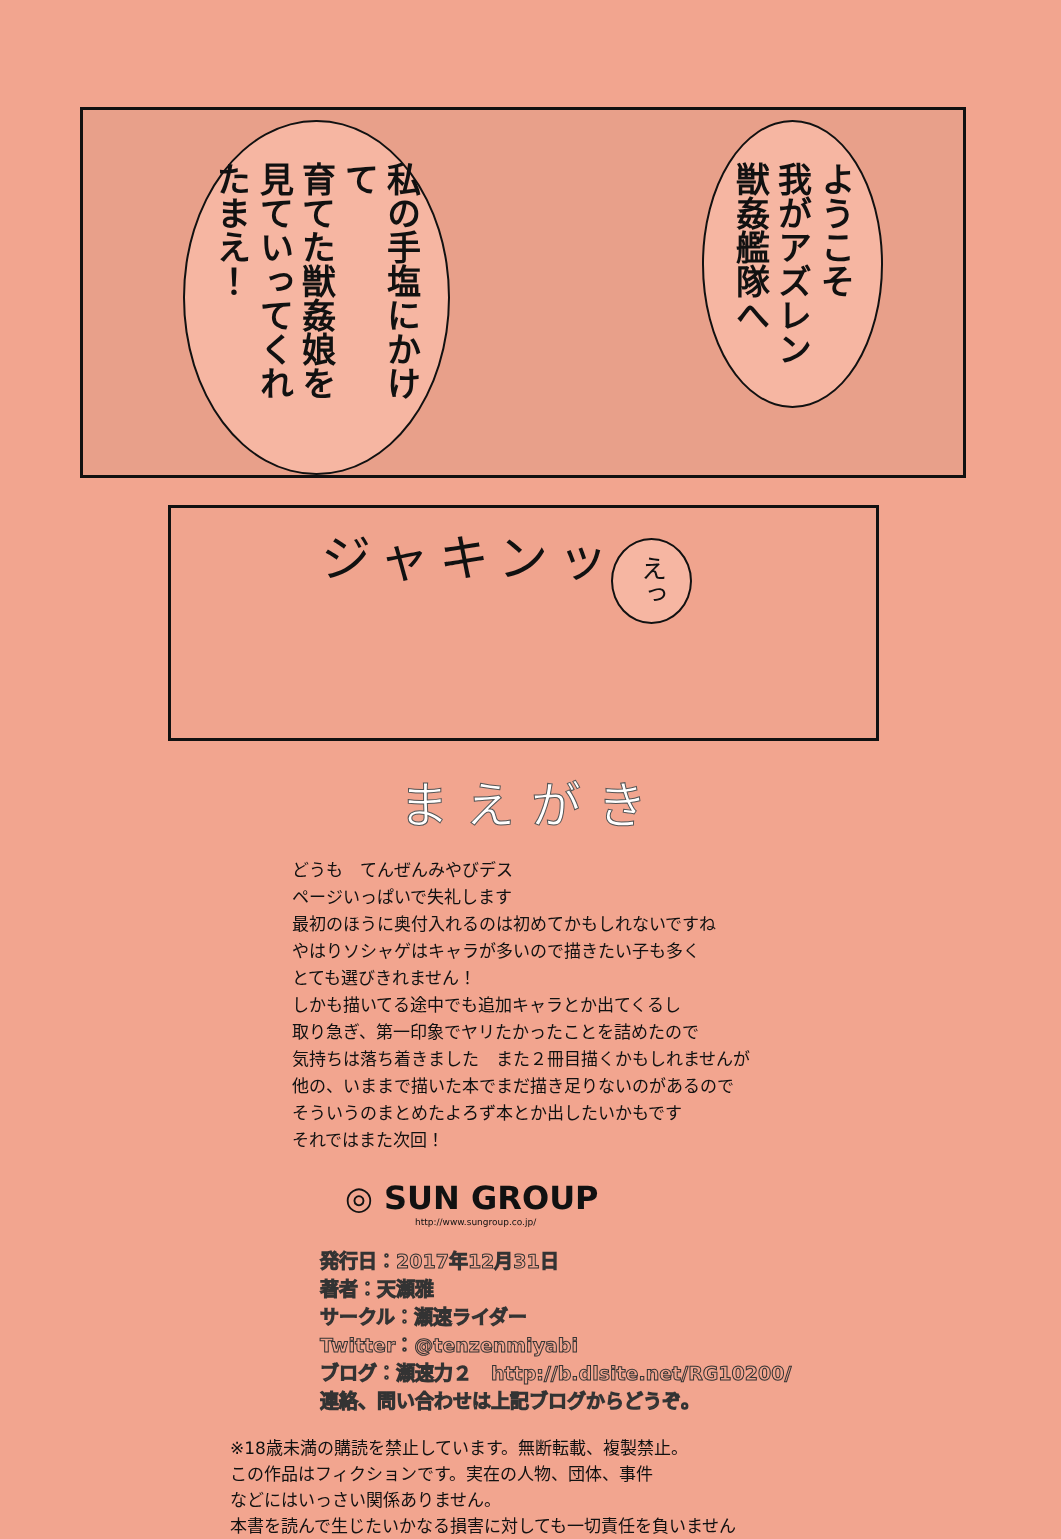私の手塩にかけて
育てた獣姦娘を
見ていってくれ
たまえ！
ようこそ
我がアズレン
獣姦艦隊へ
ジャキンッ
えっ
まえがき
どうも　てんぜんみやびデス
ページいっぱいで失礼します
最初のほうに奥付入れるのは初めてかもしれないですね
やはりソシャゲはキャラが多いので描きたい子も多く
とても選びきれません！
しかも描いてる途中でも追加キャラとか出てくるし
取り急ぎ、第一印象でヤリたかったことを詰めたので
気持ちは落ち着きました　また２冊目描くかもしれませんが
他の、いままで描いた本でまだ描き足りないのがあるので
そういうのまとめたよろず本とか出したいかもです
それではまた次回！
◎ SUN GROUP
http://www.sungroup.co.jp/
発行日：2017年12月31日
著者：天瀬雅
サークル：瀬速ライダー
Twitter：@tenzenmiyabi
ブログ：瀬速力２　http://b.dlsite.net/RG10200/
連絡、問い合わせは上記ブログからどうぞ。
※18歳未満の購読を禁止しています。無断転載、複製禁止。
この作品はフィクションです。実在の人物、団体、事件
などにはいっさい関係ありません。
本書を読んで生じたいかなる損害に対しても一切責任を負いません